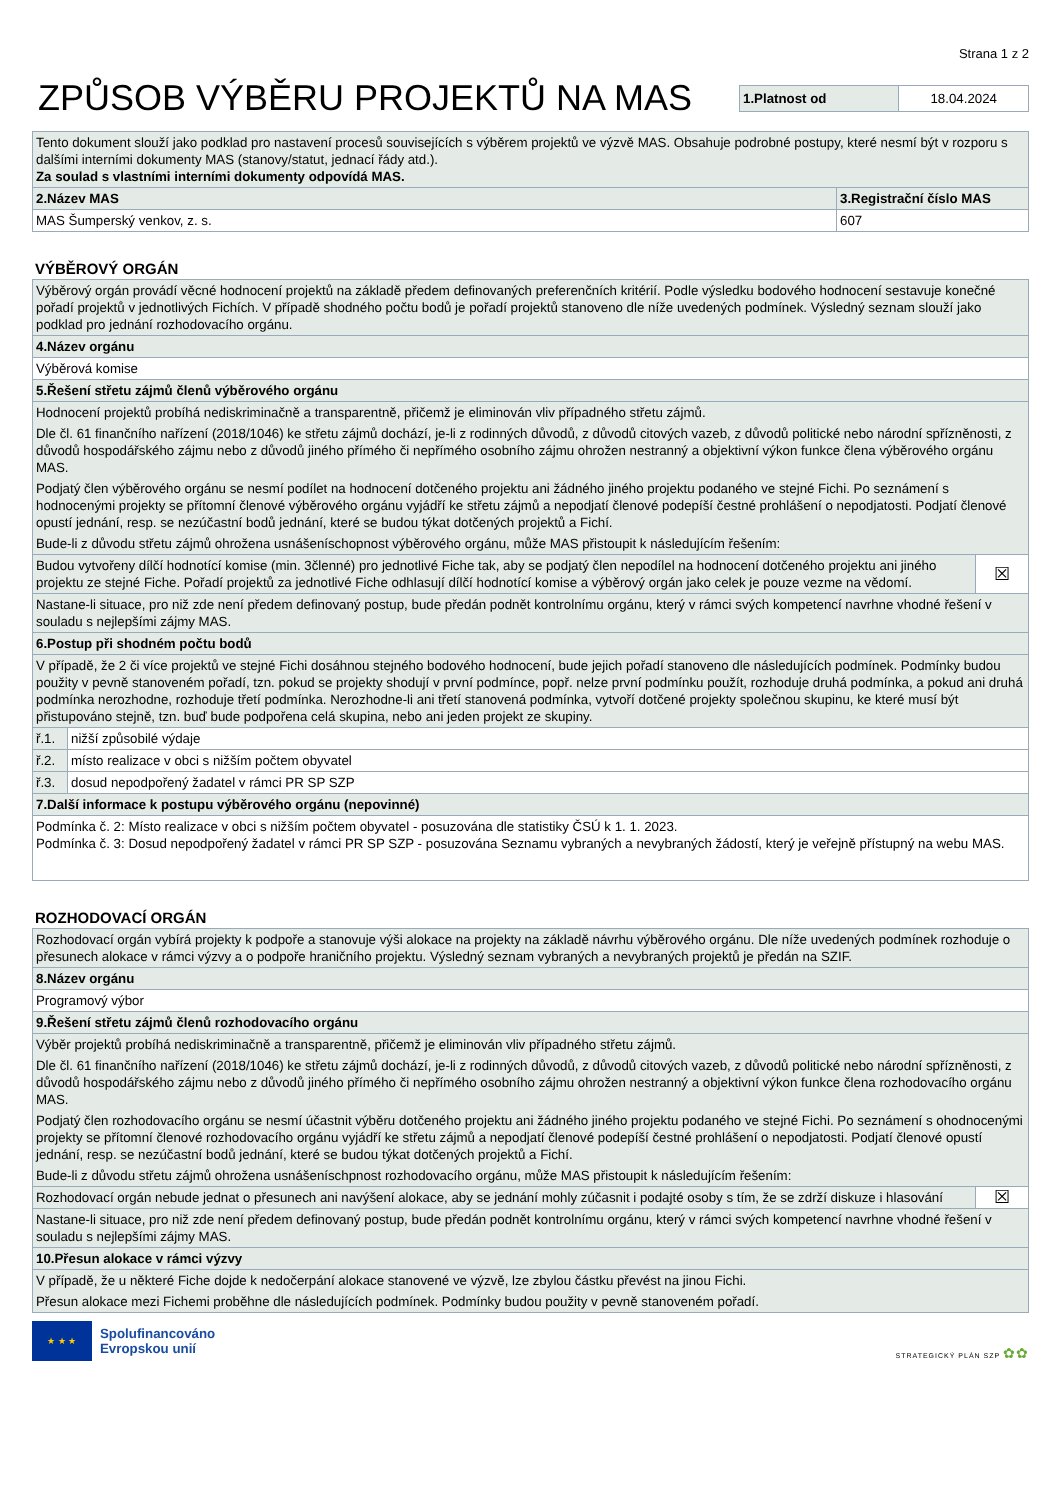Strana 1 z 2
ZPŮSOB VÝBĚRU PROJEKTŮ NA MAS
| 1.Platnost od | 18.04.2024 |
| Tento dokument slouží jako podklad pro nastavení procesů souvisejících s výběrem projektů ve výzvě MAS. Obsahuje podrobné postupy, které nesmí být v rozporu s dalšími interními dokumenty MAS (stanovy/statut, jednací řády atd.). Za soulad s vlastními interními dokumenty odpovídá MAS. | |
| 2.Název MAS | 3.Registrační číslo MAS |
| MAS Šumperský venkov, z. s. | 607 |
VÝBĚROVÝ ORGÁN
| Výběrový orgán provádí věcné hodnocení projektů na základě předem definovaných preferenčních kritérií. Podle výsledku bodového hodnocení sestavuje konečné pořadí projektů v jednotlivých Fichích. V případě shodného počtu bodů je pořadí projektů stanoveno dle níže uvedených podmínek. Výsledný seznam slouží jako podklad pro jednání rozhodovacího orgánu. | | |
| 4.Název orgánu | | |
| Výběrová komise | | |
| 5.Řešení střetu zájmů členů výběrového orgánu | | |
| Hodnocení projektů probíhá nediskriminačně a transparentně, přičemž je eliminován vliv případného střetu zájmů. Dle čl. 61 finančního nařízení (2018/1046) ke střetu zájmů dochází, je-li z rodinných důvodů, z důvodů citových vazeb, z důvodů politické nebo národní spřízněnosti, z důvodů hospodářského zájmu nebo z důvodů jiného přímého či nepřímého osobního zájmu ohrožen nestranný a objektivní výkon funkce člena výběrového orgánu MAS. Podjatý člen výběrového orgánu se nesmí podílet na hodnocení dotčeného projektu ani žádného jiného projektu podaného ve stejné Fichi. Po seznámení s hodnocenými projekty se přítomní členové výběrového orgánu vyjádří ke střetu zájmů a nepodjatí členové podepíší čestné prohlášení o nepodjatosti. Podjatí členové opustí jednání, resp. se nezúčastní bodů jednání, které se budou týkat dotčených projektů a Fichí. Bude-li z důvodu střetu zájmů ohrožena usnášeníschopnost výběrového orgánu, může MAS přistoupit k následujícím řešením: | | |
| Budou vytvořeny dílčí hodnotící komise (min. 3členné) pro jednotlivé Fiche tak, aby se podjatý člen nepodílel na hodnocení dotčeného projektu ani jiného projektu ze stejné Fiche. Pořadí projektů za jednotlivé Fiche odhlasují dílčí hodnotící komise a výběrový orgán jako celek je pouze vezme na vědomí. | | ☒ |
| Nastane-li situace, pro niž zde není předem definovaný postup, bude předán podnět kontrolnímu orgánu, který v rámci svých kompetencí navrhne vhodné řešení v souladu s nejlepšími zájmy MAS. | | |
| 6.Postup při shodném počtu bodů | | |
| V případě, že 2 či více projektů ve stejné Fichi dosáhnou stejného bodového hodnocení, bude jejich pořadí stanoveno dle následujících podmínek. Podmínky budou použity v pevně stanoveném pořadí, tzn. pokud se projekty shodují v první podmínce, popř. nelze první podmínku použít, rozhoduje druhá podmínka, a pokud ani druhá podmínka nerozhodne, rozhoduje třetí podmínka. Nerozhodne-li ani třetí stanovená podmínka, vytvoří dotčené projekty společnou skupinu, ke které musí být přistupováno stejně, tzn. buď bude podpořena celá skupina, nebo ani jeden projekt ze skupiny. | | |
| ř.1. | nižší způsobilé výdaje | |
| ř.2. | místo realizace v obci s nižším počtem obyvatel | |
| ř.3. | dosud nepodpořený žadatel v rámci PR SP SZP | |
| 7.Další informace k postupu výběrového orgánu (nepovinné) | | |
| Podmínka č. 2: Místo realizace v obci s nižším počtem obyvatel - posuzována dle statistiky ČSÚ k 1. 1. 2023. Podmínka č. 3: Dosud nepodpořený žadatel v rámci PR SP SZP - posuzována Seznamu vybraných a nevybraných žádostí, který je veřejně přístupný na webu MAS. | | |
ROZHODOVACÍ ORGÁN
| Rozhodovací orgán vybírá projekty k podpoře a stanovuje výši alokace na projekty na základě návrhu výběrového orgánu. Dle níže uvedených podmínek rozhoduje o přesunech alokace v rámci výzvy a o podpoře hraničního projektu. Výsledný seznam vybraných a nevybraných projektů je předán na SZIF. | |
| 8.Název orgánu | |
| Programový výbor | |
| 9.Řešení střetu zájmů členů rozhodovacího orgánu | |
| Výběr projektů probíhá nediskriminačně a transparentně, přičemž je eliminován vliv případného střetu zájmů. Dle čl. 61 finančního nařízení (2018/1046) ke střetu zájmů dochází, je-li z rodinných důvodů, z důvodů citových vazeb, z důvodů politické nebo národní spřízněnosti, z důvodů hospodářského zájmu nebo z důvodů jiného přímého či nepřímého osobního zájmu ohrožen nestranný a objektivní výkon funkce člena rozhodovacího orgánu MAS. Podjatý člen rozhodovacího orgánu se nesmí účastnit výběru dotčeného projektu ani žádného jiného projektu podaného ve stejné Fichi. Po seznámení s ohodnocenými projekty se přítomní členové rozhodovacího orgánu vyjádří ke střetu zájmů a nepodjatí členové podepíší čestné prohlášení o nepodjatosti. Podjatí členové opustí jednání, resp. se nezúčastní bodů jednání, které se budou týkat dotčených projektů a Fichí. Bude-li z důvodu střetu zájmů ohrožena usnášeníschpnost rozhodovacího orgánu, může MAS přistoupit k následujícím řešením: | |
| Rozhodovací orgán nebude jednat o přesunech ani navýšení alokace, aby se jednání mohly zúčasnit i podajté osoby s tím, že se zdrží diskuze i hlasování | ☒ |
| Nastane-li situace, pro niž zde není předem definovaný postup, bude předán podnět kontrolnímu orgánu, který v rámci svých kompetencí navrhne vhodné řešení v souladu s nejlepšími zájmy MAS. | |
| 10.Přesun alokace v rámci výzvy | |
| V případě, že u některé Fiche dojde k nedočerpání alokace stanovené ve výzvě, lze zbylou částku převést na jinou Fichi. Přesun alokace mezi Fichemi proběhne dle následujících podmínek. Podmínky budou použity v pevně stanoveném pořadí. | |
★ ★ ★
Spolufinancováno
Evropskou unií
STRATEGICKÝ PLÁN SZP ✿✿